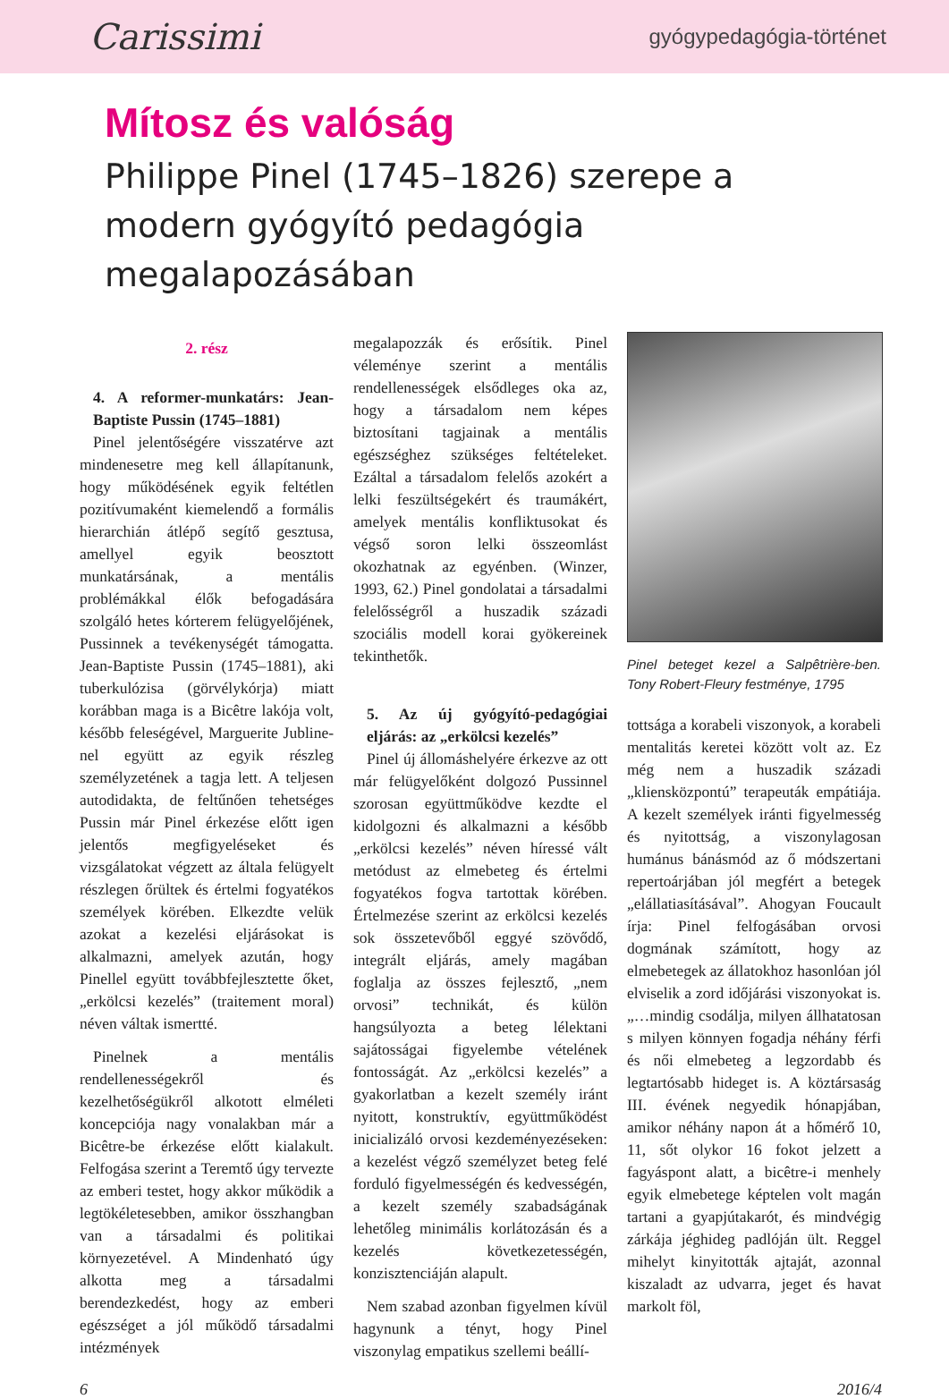Carissimi gyógypedagógia-történet
Mítosz és valóság
Philippe Pinel (1745–1826) szerepe a modern gyógyító pedagógia megalapozásában
2. rész
4. A reformer-munkatárs: Jean-Baptiste Pussin (1745–1881)
Pinel jelentőségére visszatérve azt mindenesetre meg kell állapítanunk, hogy működésének egyik feltétlen pozitívumaként kiemelendő a formális hierarchián átlépő segítő gesztusa, amellyel egyik beosztott munkatársának, a mentális problémákkal élők befogadására szolgáló hetes kórterem felügyelőjének, Pussinnek a tevékenységét támogatta. Jean-Baptiste Pussin (1745–1881), aki tuberkulózisa (görvélykórja) miatt korábban maga is a Bicêtre lakója volt, később feleségével, Marguerite Jubline-nel együtt az egyik részleg személyzetének a tagja lett. A teljesen autodidakta, de feltűnően tehetséges Pussin már Pinel érkezése előtt igen jelentős megfigyeléseket és vizsgálatokat végzett az általa felügyelt részlegen őrültek és értelmi fogyatékos személyek körében. Elkezdte velük azokat a kezelési eljárásokat is alkalmazni, amelyek azután, hogy Pinellel együtt továbbfejlesztette őket, „erkölcsi kezelés” (traitement moral) néven váltak ismertté.
Pinelnek a mentális rendellenességekről és kezelhetőségükről alkotott elméleti koncepciója nagy vonalakban már a Bicêtre-be érkezése előtt kialakult. Felfogása szerint a Teremtő úgy tervezte az emberi testet, hogy akkor működik a legtökéletesebben, amikor összhangban van a társadalmi és politikai környezetével. A Mindenható úgy alkotta meg a társadalmi berendezkedést, hogy az emberi egészséget a jól működő társadalmi intézmények
megalapozzák és erősítik. Pinel véleménye szerint a mentális rendellenességek elsődleges oka az, hogy a társadalom nem képes biztosítani tagjainak a mentális egészséghez szükséges feltételeket. Ezáltal a társadalom felelős azokért a lelki feszültségekért és traumákért, amelyek mentális konfliktusokat és végső soron lelki összeomlást okozhatnak az egyénben. (Winzer, 1993, 62.) Pinel gondolatai a társadalmi felelősségről a huszadik századi szociális modell korai gyökereinek tekinthetők.
5. Az új gyógyító-pedagógiai eljárás: az „erkölcsi kezelés”
Pinel új állomáshelyére érkezve az ott már felügyelőként dolgozó Pussinnel szorosan együttműködve kezdte el kidolgozni és alkalmazni a később „erkölcsi kezelés” néven híressé vált metódust az elmebeteg és értelmi fogyatékos fogva tartottak körében. Értelmezése szerint az erkölcsi kezelés sok összetevőből eggyé szövődő, integrált eljárás, amely magában foglalja az összes fejlesztő, „nem orvosi” technikát, és külön hangsúlyozta a beteg lélektani sajátosságai figyelembe vételének fontosságát. Az „erkölcsi kezelés” a gyakorlatban a kezelt személy iránt nyitott, konstruktív, együttműködést inicializáló orvosi kezdeményezéseken: a kezelést végző személyzet beteg felé forduló figyelmességén és kedvességén, a kezelt személy szabadságának lehetőleg minimális korlátozásán és a kezelés következetességén, konzisztenciáján alapult.
Nem szabad azonban figyelmen kívül hagynunk a tényt, hogy Pinel viszonylag empatikus szellemi beállí-
Pinel beteget kezel a Salpêtrière-ben. Tony Robert-Fleury festménye, 1795
tottsága a korabeli viszonyok, a korabeli mentalitás keretei között volt az. Ez még nem a huszadik századi „kliensközpontú” terapeuták empátiája. A kezelt személyek iránti figyelmesség és nyitottság, a viszonylagosan humánus bánásmód az ő módszertani repertoárjában jól megfért a betegek „elállatiasításával”. Ahogyan Foucault írja: Pinel felfogásában orvosi dogmának számított, hogy az elmebetegek az állatokhoz hasonlóan jól elviselik a zord időjárási viszonyokat is. „…mindig csodálja, milyen állhatatosan s milyen könnyen fogadja néhány férfi és női elmebeteg a legzordabb és legtartósabb hideget is. A köztársaság III. évének negyedik hónapjában, amikor néhány napon át a hőmérő 10, 11, sőt olykor 16 fokot jelzett a fagyáspont alatt, a bicêtre-i menhely egyik elmebetege képtelen volt magán tartani a gyapjútakarót, és mindvégig zárkája jéghideg padlóján ült. Reggel mihelyt kinyitották ajtaját, azonnal kiszaladt az udvarra, jeget és havat markolt föl,
6 2016/4